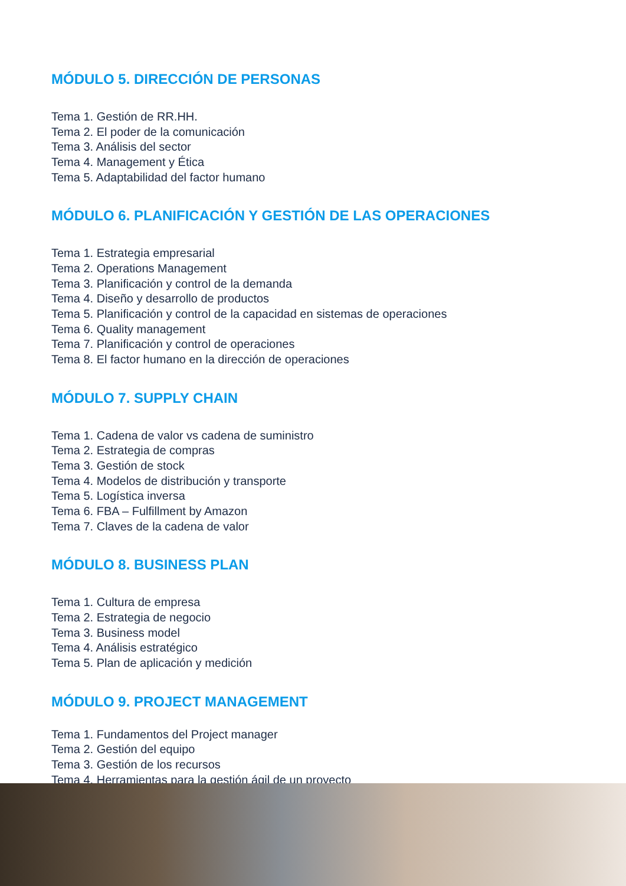MÓDULO 5. DIRECCIÓN DE PERSONAS
Tema 1. Gestión de RR.HH.
Tema 2. El poder de la comunicación
Tema 3. Análisis del sector
Tema 4. Management y Ética
Tema 5. Adaptabilidad del factor humano
MÓDULO 6. PLANIFICACIÓN Y GESTIÓN DE LAS OPERACIONES
Tema 1. Estrategia empresarial
Tema 2. Operations Management
Tema 3. Planificación y control de la demanda
Tema 4. Diseño y desarrollo de productos
Tema 5. Planificación y control de la capacidad en sistemas de operaciones
Tema 6. Quality management
Tema 7. Planificación y control de operaciones
Tema 8. El factor humano en la dirección de operaciones
MÓDULO 7. SUPPLY CHAIN
Tema 1. Cadena de valor vs cadena de suministro
Tema 2. Estrategia de compras
Tema 3. Gestión de stock
Tema 4. Modelos de distribución y transporte
Tema 5. Logística inversa
Tema 6. FBA – Fulfillment by Amazon
Tema 7. Claves de la cadena de valor
MÓDULO 8. BUSINESS PLAN
Tema 1. Cultura de empresa
Tema 2. Estrategia de negocio
Tema 3. Business model
Tema 4. Análisis estratégico
Tema 5. Plan de aplicación y medición
MÓDULO 9. PROJECT MANAGEMENT
Tema 1. Fundamentos del Project manager
Tema 2. Gestión del equipo
Tema 3. Gestión de los recursos
Tema 4. Herramientas para la gestión ágil de un proyecto